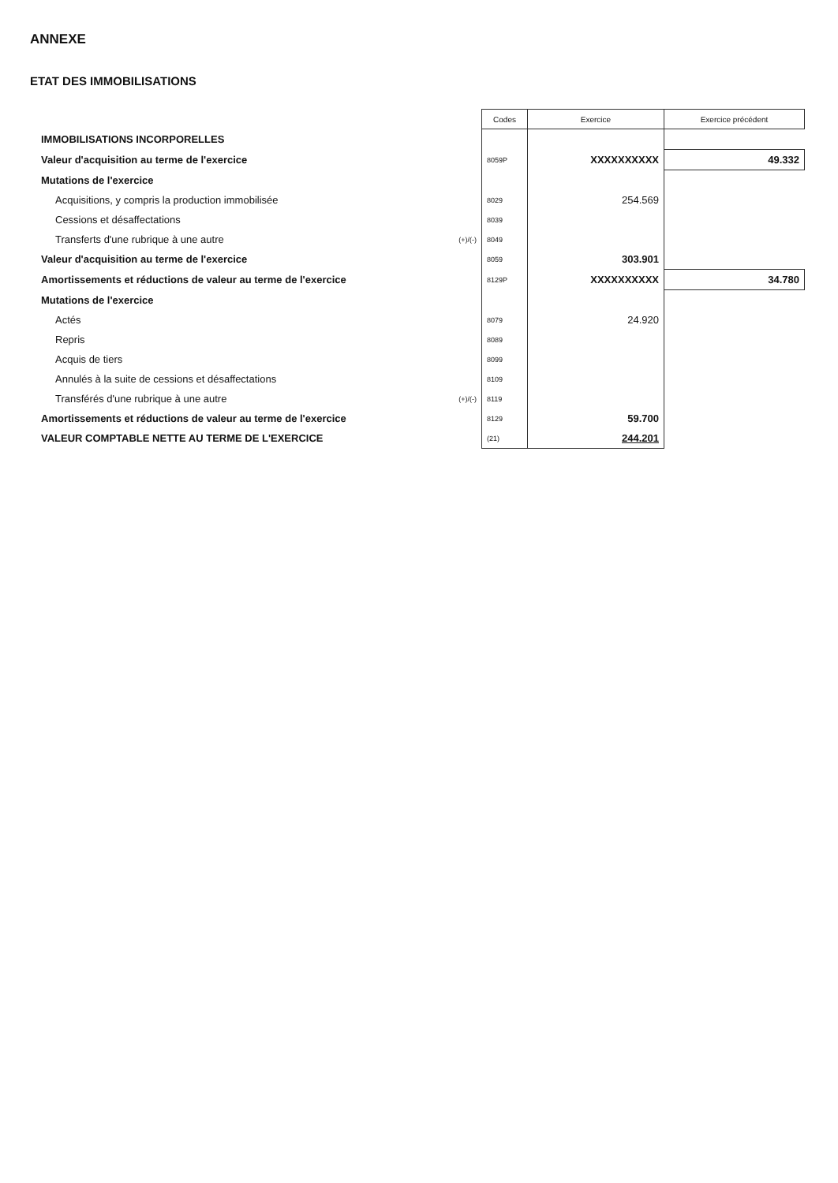ANNEXE
ETAT DES IMMOBILISATIONS
| | | Codes | Exercice | Exercice précédent |
| IMMOBILISATIONS INCORPORELLES | | | | |
| Valeur d'acquisition au terme de l'exercice | | 8059P | XXXXXXXXXX | 49.332 |
| Mutations de l'exercice | | | | |
| Acquisitions, y compris la production immobilisée | | 8029 | 254.569 | |
| Cessions et désaffectations | | 8039 | | |
| Transferts d'une rubrique à une autre | (+)/(-) | 8049 | | |
| Valeur d'acquisition au terme de l'exercice | | 8059 | 303.901 | |
| Amortissements et réductions de valeur au terme de l'exercice | | 8129P | XXXXXXXXXX | 34.780 |
| Mutations de l'exercice | | | | |
| Actés | | 8079 | 24.920 | |
| Repris | | 8089 | | |
| Acquis de tiers | | 8099 | | |
| Annulés à la suite de cessions et désaffectations | | 8109 | | |
| Transférés d'une rubrique à une autre | (+)/(-) | 8119 | | |
| Amortissements et réductions de valeur au terme de l'exercice | | 8129 | 59.700 | |
| VALEUR COMPTABLE NETTE AU TERME DE L'EXERCICE | | (21) | 244.201 | |